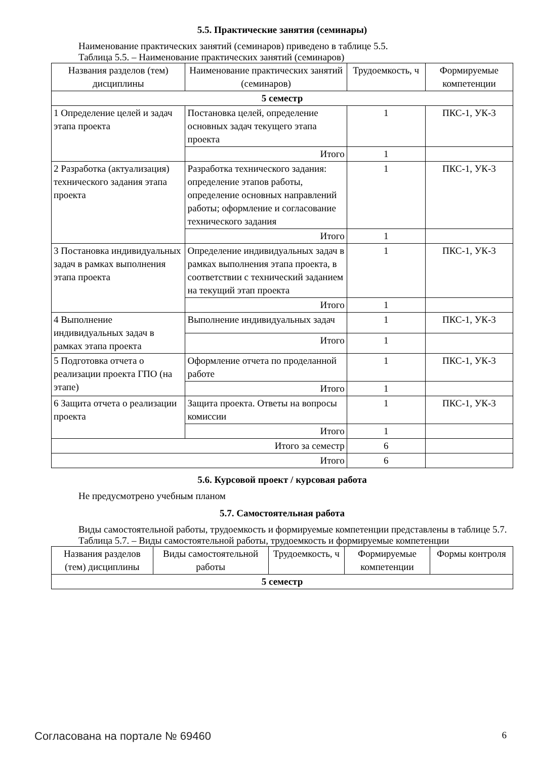5.5. Практические занятия (семинары)
Наименование практических занятий (семинаров) приведено в таблице 5.5.
Таблица 5.5. – Наименование практических занятий (семинаров)
| Названия разделов (тем) дисциплины | Наименование практических занятий (семинаров) | Трудоемкость, ч | Формируемые компетенции |
| --- | --- | --- | --- |
| 5 семестр | | | |
| 1 Определение целей и задач этапа проекта | Постановка целей, определение основных задач текущего этапа проекта | 1 | ПКС-1, УК-3 |
| | Итого | 1 | |
| 2 Разработка (актуализация) технического задания этапа проекта | Разработка технического задания: определение этапов работы, определение основных направлений работы; оформление и согласование технического задания | 1 | ПКС-1, УК-3 |
| | Итого | 1 | |
| 3 Постановка индивидуальных задач в рамках выполнения этапа проекта | Определение индивидуальных задач в рамках выполнения этапа проекта, в соответствии с технический заданием на текущий этап проекта | 1 | ПКС-1, УК-3 |
| | Итого | 1 | |
| 4 Выполнение индивидуальных задач в рамках этапа проекта | Выполнение индивидуальных задач | 1 | ПКС-1, УК-3 |
| | Итого | 1 | |
| 5 Подготовка отчета о реализации проекта ГПО (на этапе) | Оформление отчета по проделанной работе | 1 | ПКС-1, УК-3 |
| | Итого | 1 | |
| 6 Защита отчета о реализации проекта | Защита проекта. Ответы на вопросы комиссии | 1 | ПКС-1, УК-3 |
| | Итого | 1 | |
| Итого за семестр | | 6 | |
| Итого | | 6 | |
5.6. Курсовой проект / курсовая работа
Не предусмотрено учебным планом
5.7. Самостоятельная работа
Виды самостоятельной работы, трудоемкость и формируемые компетенции представлены в таблице 5.7.
Таблица 5.7. – Виды самостоятельной работы, трудоемкость и формируемые компетенции
| Названия разделов (тем) дисциплины | Виды самостоятельной работы | Трудоемкость, ч | Формируемые компетенции | Формы контроля |
| --- | --- | --- | --- | --- |
| 5 семестр | | | | |
Согласована на портале № 69460 6